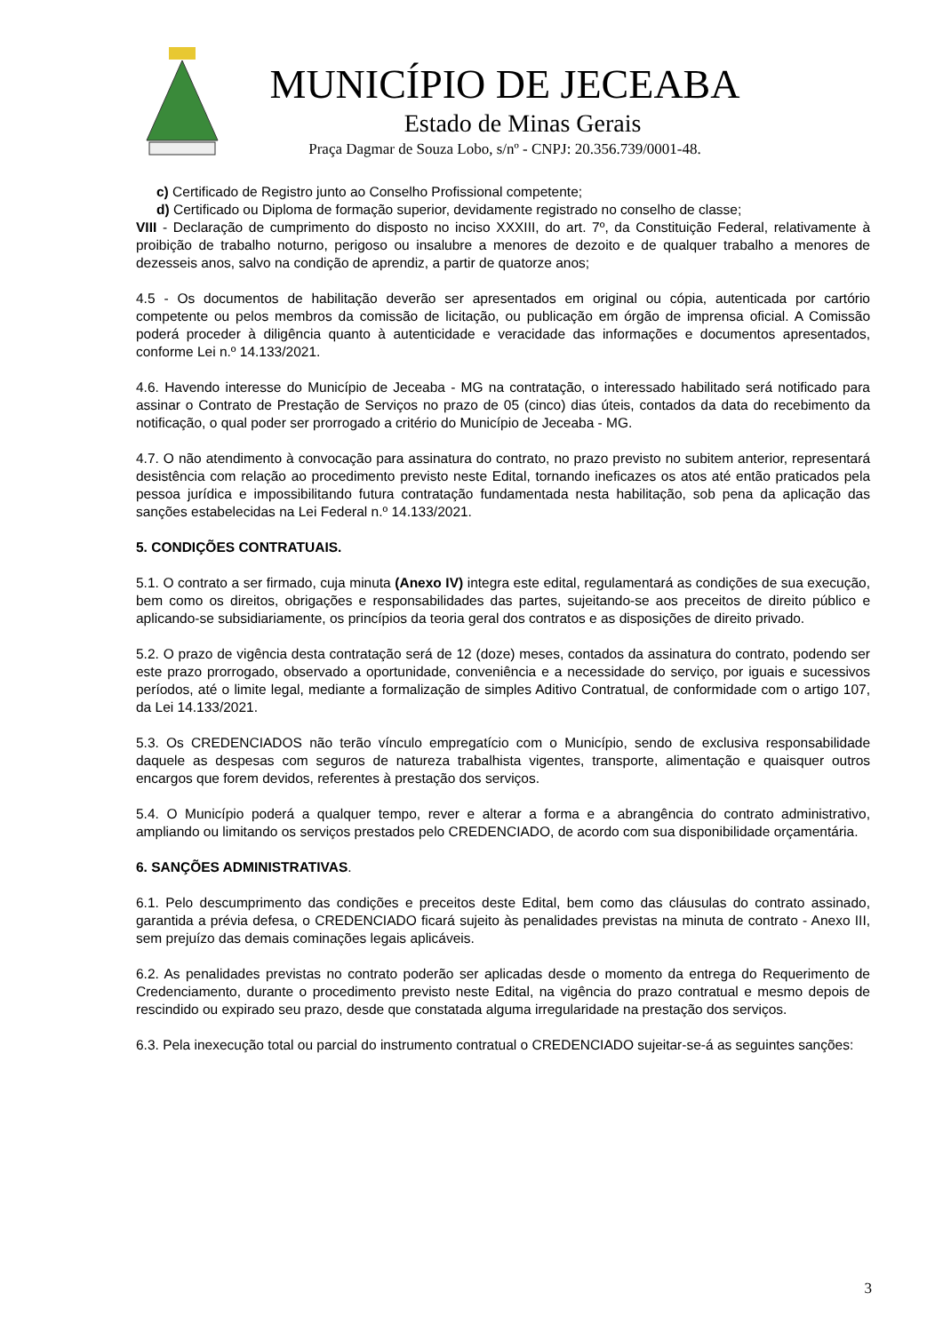MUNICÍPIO DE JECEABA
Estado de Minas Gerais
Praça Dagmar de Souza Lobo, s/nº - CNPJ: 20.356.739/0001-48.
c) Certificado de Registro junto ao Conselho Profissional competente;
d) Certificado ou Diploma de formação superior, devidamente registrado no conselho de classe;
VIII - Declaração de cumprimento do disposto no inciso XXXIII, do art. 7º, da Constituição Federal, relativamente à proibição de trabalho noturno, perigoso ou insalubre a menores de dezoito e de qualquer trabalho a menores de dezesseis anos, salvo na condição de aprendiz, a partir de quatorze anos;
4.5 - Os documentos de habilitação deverão ser apresentados em original ou cópia, autenticada por cartório competente ou pelos membros da comissão de licitação, ou publicação em órgão de imprensa oficial. A Comissão poderá proceder à diligência quanto à autenticidade e veracidade das informações e documentos apresentados, conforme Lei n.º 14.133/2021.
4.6. Havendo interesse do Município de Jeceaba - MG na contratação, o interessado habilitado será notificado para assinar o Contrato de Prestação de Serviços no prazo de 05 (cinco) dias úteis, contados da data do recebimento da notificação, o qual poder ser prorrogado a critério do Município de Jeceaba - MG.
4.7. O não atendimento à convocação para assinatura do contrato, no prazo previsto no subitem anterior, representará desistência com relação ao procedimento previsto neste Edital, tornando ineficazes os atos até então praticados pela pessoa jurídica e impossibilitando futura contratação fundamentada nesta habilitação, sob pena da aplicação das sanções estabelecidas na Lei Federal n.º 14.133/2021.
5. CONDIÇÕES CONTRATUAIS.
5.1. O contrato a ser firmado, cuja minuta (Anexo IV) integra este edital, regulamentará as condições de sua execução, bem como os direitos, obrigações e responsabilidades das partes, sujeitando-se aos preceitos de direito público e aplicando-se subsidiariamente, os princípios da teoria geral dos contratos e as disposições de direito privado.
5.2. O prazo de vigência desta contratação será de 12 (doze) meses, contados da assinatura do contrato, podendo ser este prazo prorrogado, observado a oportunidade, conveniência e a necessidade do serviço, por iguais e sucessivos períodos, até o limite legal, mediante a formalização de simples Aditivo Contratual, de conformidade com o artigo 107, da Lei 14.133/2021.
5.3. Os CREDENCIADOS não terão vínculo empregatício com o Município, sendo de exclusiva responsabilidade daquele as despesas com seguros de natureza trabalhista vigentes, transporte, alimentação e quaisquer outros encargos que forem devidos, referentes à prestação dos serviços.
5.4. O Município poderá a qualquer tempo, rever e alterar a forma e a abrangência do contrato administrativo, ampliando ou limitando os serviços prestados pelo CREDENCIADO, de acordo com sua disponibilidade orçamentária.
6. SANÇÕES ADMINISTRATIVAS.
6.1. Pelo descumprimento das condições e preceitos deste Edital, bem como das cláusulas do contrato assinado, garantida a prévia defesa, o CREDENCIADO ficará sujeito às penalidades previstas na minuta de contrato - Anexo III, sem prejuízo das demais cominações legais aplicáveis.
6.2. As penalidades previstas no contrato poderão ser aplicadas desde o momento da entrega do Requerimento de Credenciamento, durante o procedimento previsto neste Edital, na vigência do prazo contratual e mesmo depois de rescindido ou expirado seu prazo, desde que constatada alguma irregularidade na prestação dos serviços.
6.3. Pela inexecução total ou parcial do instrumento contratual o CREDENCIADO sujeitar-se-á as seguintes sanções:
3